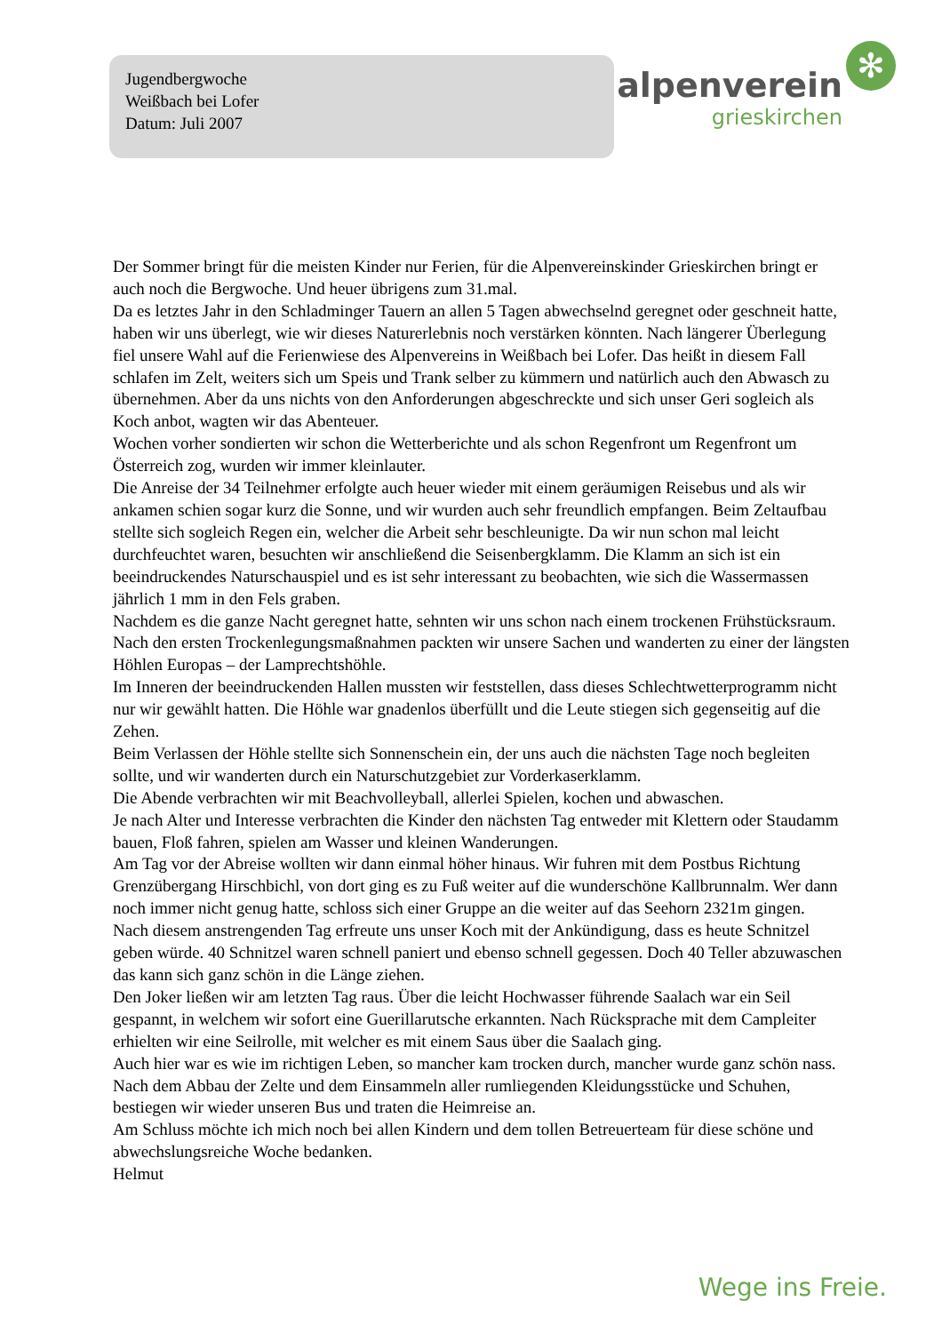Jugendbergwoche
Weißbach bei Lofer
Datum: Juli 2007
✻
alpenverein
grieskirchen
Der Sommer bringt für die meisten Kinder nur Ferien, für die Alpenvereinskinder Grieskirchen bringt er auch noch die Bergwoche. Und heuer übrigens zum 31.mal.
Da es letztes Jahr in den Schladminger Tauern an allen 5 Tagen abwechselnd geregnet oder geschneit hatte, haben wir uns überlegt, wie wir dieses Naturerlebnis noch verstärken könnten. Nach längerer Überlegung fiel unsere Wahl auf die Ferienwiese des Alpenvereins in Weißbach bei Lofer. Das heißt in diesem Fall schlafen im Zelt, weiters sich um Speis und Trank selber zu kümmern und natürlich auch den Abwasch zu übernehmen. Aber da uns nichts von den Anforderungen abgeschreckte und sich unser Geri sogleich als Koch anbot, wagten wir das Abenteuer.
Wochen vorher sondierten wir schon die Wetterberichte und als schon Regenfront um Regenfront um Österreich zog, wurden wir immer kleinlauter.
Die Anreise der 34 Teilnehmer erfolgte auch heuer wieder mit einem geräumigen Reisebus und als wir ankamen schien sogar kurz die Sonne, und wir wurden auch sehr freundlich empfangen. Beim Zeltaufbau stellte sich sogleich Regen ein, welcher die Arbeit sehr beschleunigte. Da wir nun schon mal leicht durchfeuchtet waren, besuchten wir anschließend die Seisenbergklamm. Die Klamm an sich ist ein beeindruckendes Naturschauspiel und es ist sehr interessant zu beobachten, wie sich die Wassermassen jährlich 1 mm in den Fels graben.
Nachdem es die ganze Nacht geregnet hatte, sehnten wir uns schon nach einem trockenen Frühstücksraum. Nach den ersten Trockenlegungsmaßnahmen packten wir unsere Sachen und wanderten zu einer der längsten Höhlen Europas – der Lamprechtshöhle.
Im Inneren der beeindruckenden Hallen mussten wir feststellen, dass dieses Schlechtwetterprogramm nicht nur wir gewählt hatten. Die Höhle war gnadenlos überfüllt und die Leute stiegen sich gegenseitig auf die Zehen.
Beim Verlassen der Höhle stellte sich Sonnenschein ein, der uns auch die nächsten Tage noch begleiten sollte, und wir wanderten durch ein Naturschutzgebiet zur Vorderkaserklamm.
Die Abende verbrachten wir mit Beachvolleyball, allerlei Spielen, kochen und abwaschen.
Je nach Alter und Interesse verbrachten die Kinder den nächsten Tag entweder mit Klettern oder Staudamm bauen, Floß fahren, spielen am Wasser und kleinen Wanderungen.
Am Tag vor der Abreise wollten wir dann einmal höher hinaus. Wir fuhren mit dem Postbus Richtung Grenzübergang Hirschbichl, von dort ging es zu Fuß weiter auf die wunderschöne Kallbrunnalm. Wer dann noch immer nicht genug hatte, schloss sich einer Gruppe an die weiter auf das Seehorn 2321m gingen.
Nach diesem anstrengenden Tag erfreute uns unser Koch mit der Ankündigung, dass es heute Schnitzel geben würde. 40 Schnitzel waren schnell paniert und ebenso schnell gegessen. Doch 40 Teller abzuwaschen das kann sich ganz schön in die Länge ziehen.
Den Joker ließen wir am letzten Tag raus. Über die leicht Hochwasser führende Saalach war ein Seil gespannt, in welchem wir sofort eine Guerillarutsche erkannten. Nach Rücksprache mit dem Campleiter erhielten wir eine Seilrolle, mit welcher es mit einem Saus über die Saalach ging.
Auch hier war es wie im richtigen Leben, so mancher kam trocken durch, mancher wurde ganz schön nass.
Nach dem Abbau der Zelte und dem Einsammeln aller rumliegenden Kleidungsstücke und Schuhen, bestiegen wir wieder unseren Bus und traten die Heimreise an.
Am Schluss möchte ich mich noch bei allen Kindern und dem tollen Betreuerteam für diese schöne und abwechslungsreiche Woche bedanken.
Helmut
Wege ins Freie.